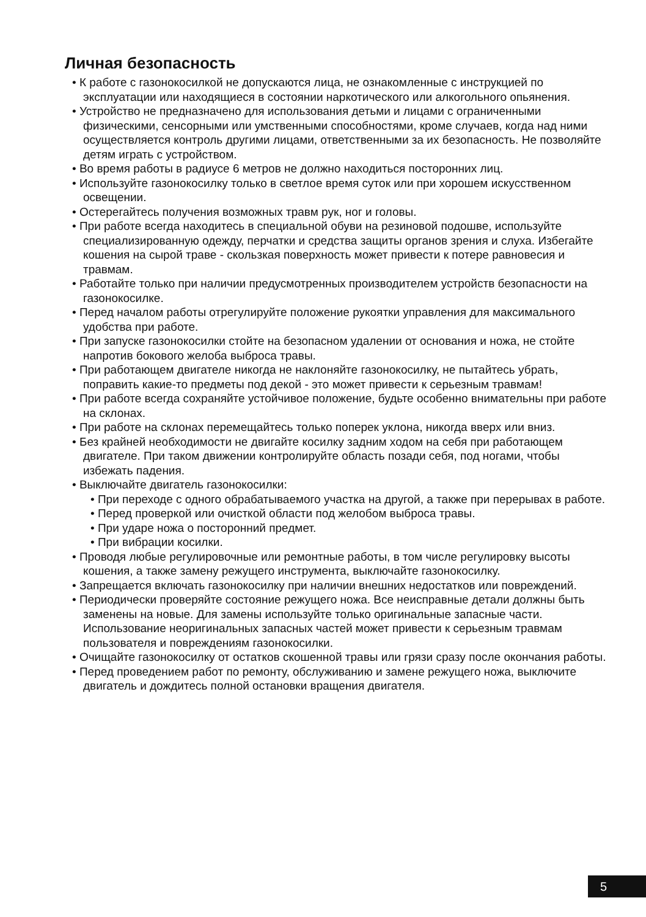Личная безопасность
• К работе с газонокосилкой не допускаются лица, не ознакомленные с инструкцией по эксплуатации или находящиеся в состоянии наркотического или алкогольного опьянения.
• Устройство не предназначено для использования детьми и лицами с ограниченными физическими, сенсорными или умственными способностями, кроме случаев, когда над ними осуществляется контроль другими лицами, ответственными за их безопасность. Не позволяйте детям играть с устройством.
• Во время работы в радиусе 6 метров не должно находиться посторонних лиц.
• Используйте газонокосилку только в светлое время суток или при хорошем искусственном освещении.
• Остерегайтесь получения возможных травм рук, ног и головы.
• При работе всегда находитесь в специальной обуви на резиновой подошве, используйте специализированную одежду, перчатки и средства защиты органов зрения и слуха. Избегайте кошения на сырой траве - скользкая поверхность может привести к потере равновесия и травмам.
• Работайте только при наличии предусмотренных производителем устройств безопасности на газонокосилке.
• Перед началом работы отрегулируйте положение рукоятки управления для максимального удобства при работе.
• При запуске газонокосилки стойте на безопасном удалении от основания и ножа, не стойте напротив бокового желоба выброса травы.
• При работающем двигателе никогда не наклоняйте газонокосилку, не пытайтесь убрать, поправить какие-то предметы под декой - это может привести к серьезным травмам!
• При работе всегда сохраняйте устойчивое положение, будьте особенно внимательны при работе на склонах.
• При работе на склонах перемещайтесь только поперек уклона, никогда вверх или вниз.
• Без крайней необходимости не двигайте косилку задним ходом на себя при работающем двигателе. При таком движении контролируйте область позади себя, под ногами, чтобы избежать падения.
• Выключайте двигатель газонокосилки:
• При переходе с одного обрабатываемого участка на другой, а также при перерывах в работе.
• Перед проверкой или очисткой области под желобом выброса травы.
• При ударе ножа о посторонний предмет.
• При вибрации косилки.
• Проводя любые регулировочные или ремонтные работы, в том числе регулировку высоты кошения, а также замену режущего инструмента, выключайте газонокосилку.
• Запрещается включать газонокосилку при наличии внешних недостатков или повреждений.
• Периодически проверяйте состояние режущего ножа. Все неисправные детали должны быть заменены на новые. Для замены используйте только оригинальные запасные части. Использование неоригинальных запасных частей может привести к серьезным травмам пользователя и повреждениям газонокосилки.
• Очищайте газонокосилку от остатков скошенной травы или грязи сразу после окончания работы.
• Перед проведением работ по ремонту, обслуживанию и замене режущего ножа, выключите двигатель и дождитесь полной остановки вращения двигателя.
5